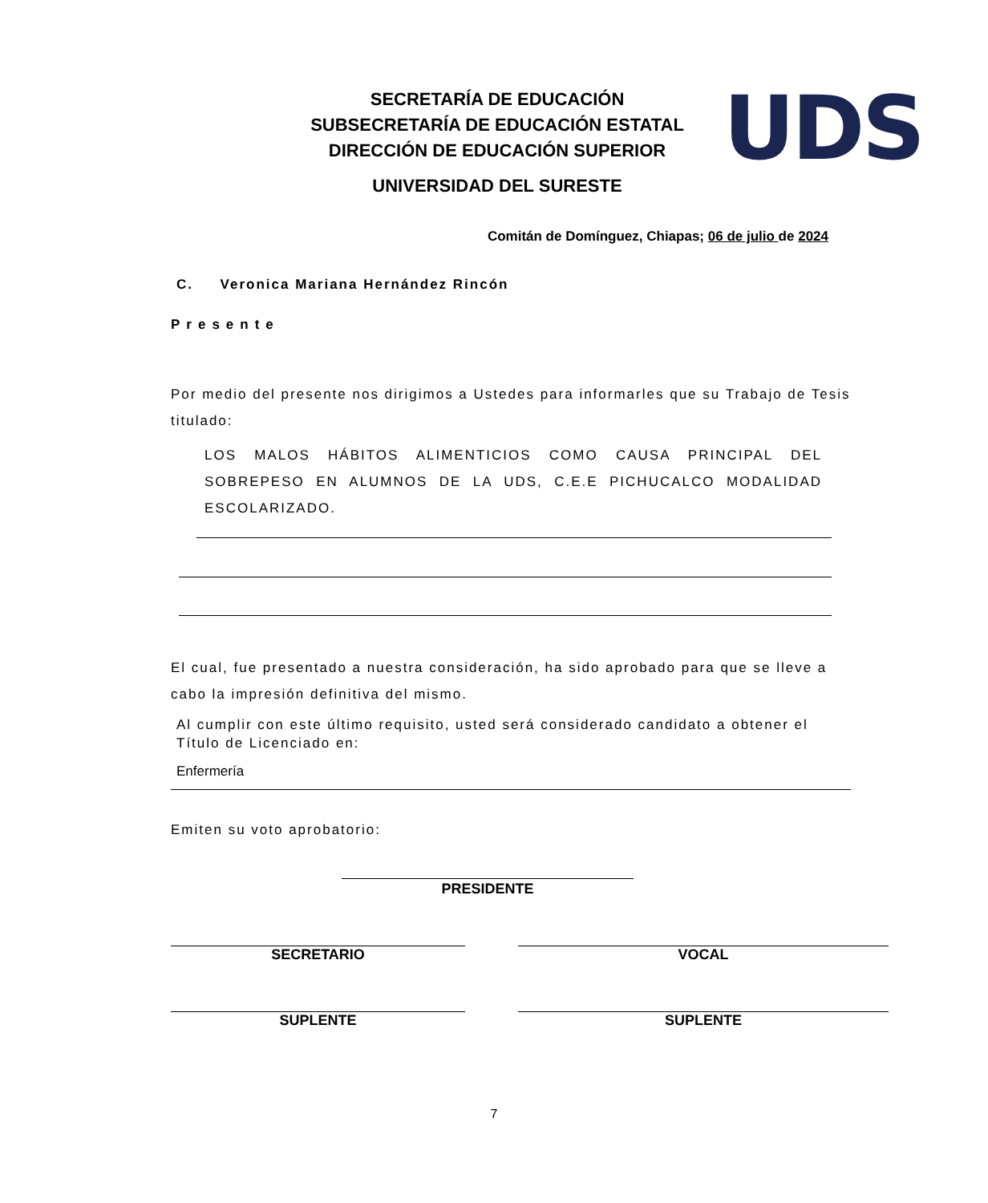SECRETARÍA DE EDUCACIÓN
SUBSECRETARÍA DE EDUCACIÓN ESTATAL
DIRECCIÓN DE EDUCACIÓN SUPERIOR
UNIVERSIDAD DEL SURESTE
UDS
Comitán de Domínguez, Chiapas; 06 de julio de 2024
C. Veronica Mariana Hernández Rincón
Presente
Por medio del presente nos dirigimos a Ustedes para informarles que su Trabajo de Tesis titulado:
LOS MALOS HÁBITOS ALIMENTICIOS COMO CAUSA PRINCIPAL DEL SOBREPESO EN ALUMNOS DE LA UDS, C.E.E PICHUCALCO MODALIDAD ESCOLARIZADO.
El cual, fue presentado a nuestra consideración, ha sido aprobado para que se lleve a cabo la impresión definitiva del mismo.
Al cumplir con este último requisito, usted será considerado candidato a obtener el Título de Licenciado en:
Enfermería
Emiten su voto aprobatorio:
PRESIDENTE
SECRETARIO VOCAL
SUPLENTE SUPLENTE
7